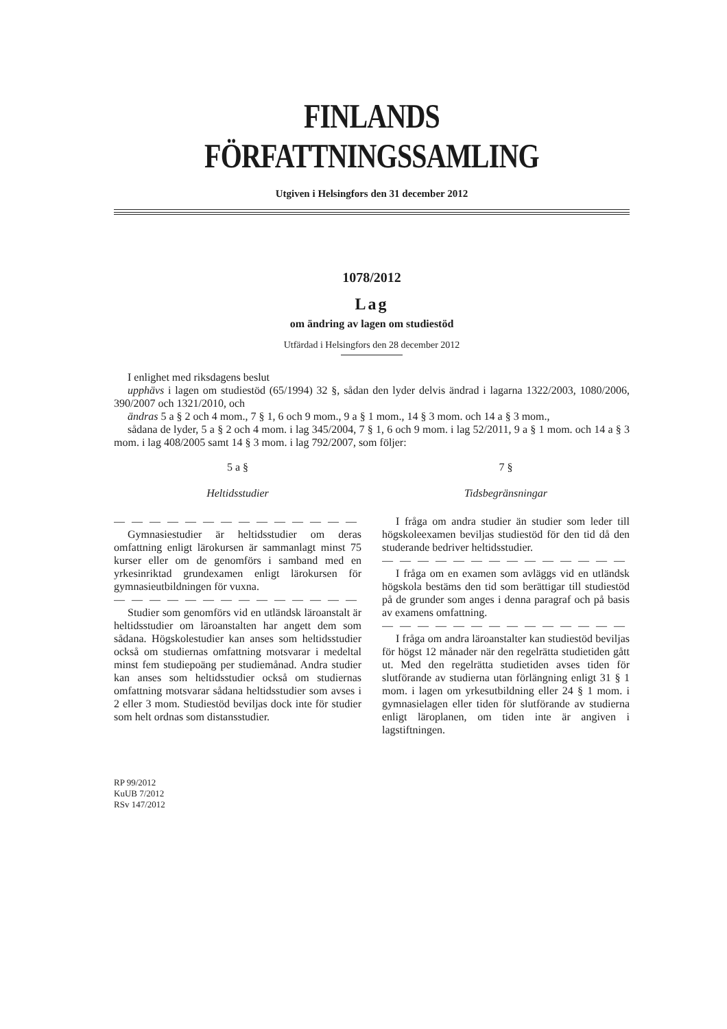FINLANDS FÖRFATTNINGSSAMLING
Utgiven i Helsingfors den 31 december 2012
1078/2012
Lag
om ändring av lagen om studiestöd
Utfärdad i Helsingfors den 28 december 2012
I enlighet med riksdagens beslut
upphävs i lagen om studiestöd (65/1994) 32 §, sådan den lyder delvis ändrad i lagarna 1322/2003, 1080/2006, 390/2007 och 1321/2010, och
ändras 5 a § 2 och 4 mom., 7 § 1, 6 och 9 mom., 9 a § 1 mom., 14 § 3 mom. och 14 a § 3 mom.,
sådana de lyder, 5 a § 2 och 4 mom. i lag 345/2004, 7 § 1, 6 och 9 mom. i lag 52/2011, 9 a § 1 mom. och 14 a § 3 mom. i lag 408/2005 samt 14 § 3 mom. i lag 792/2007, som följer:
5 a §
Heltidsstudier
— — — — — — — — — — — — — —
Gymnasiestudier är heltidsstudier om deras omfattning enligt lärokursen är sammanlagt minst 75 kurser eller om de genomförs i samband med en yrkesinriktad grundexamen enligt lärokursen för gymnasieutbildningen för vuxna.
— — — — — — — — — — — — — —
Studier som genomförs vid en utländsk läroanstalt är heltidsstudier om läroanstalten har angett dem som sådana. Högskolestudier kan anses som heltidsstudier också om studiernas omfattning motsvarar i medeltal minst fem studiepoäng per studiemånad. Andra studier kan anses som heltidsstudier också om studiernas omfattning motsvarar sådana heltidsstudier som avses i 2 eller 3 mom. Studiestöd beviljas dock inte för studier som helt ordnas som distansstudier.
7 §
Tidsbegränsningar
I fråga om andra studier än studier som leder till högskoleexamen beviljas studiestöd för den tid då den studerande bedriver heltidsstudier.
— — — — — — — — — — — — — —
I fråga om en examen som avläggs vid en utländsk högskola bestäms den tid som berättigar till studiestöd på de grunder som anges i denna paragraf och på basis av examens omfattning.
— — — — — — — — — — — — — —
I fråga om andra läroanstalter kan studiestöd beviljas för högst 12 månader när den regelrätta studietiden gått ut. Med den regelrätta studietiden avses tiden för slutförande av studierna utan förlängning enligt 31 § 1 mom. i lagen om yrkesutbildning eller 24 § 1 mom. i gymnasielagen eller tiden för slutförande av studierna enligt läroplanen, om tiden inte är angiven i lagstiftningen.
RP 99/2012
KuUB 7/2012
RSv 147/2012